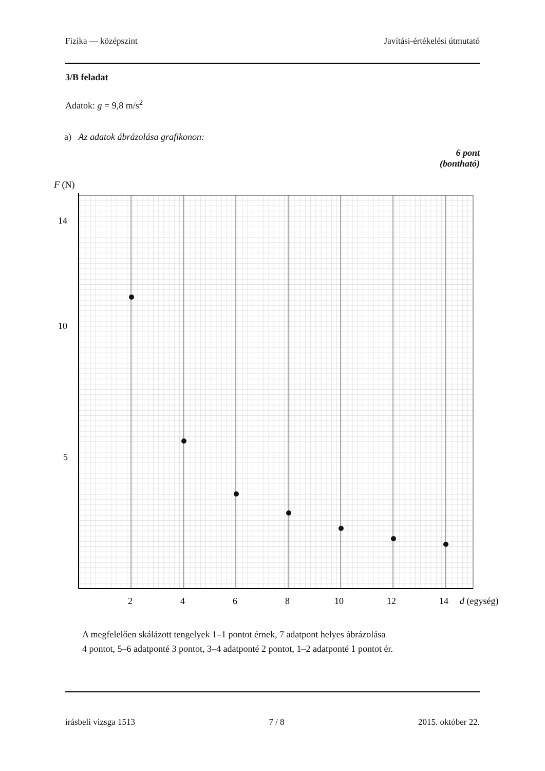Fizika — középszint Javítási-értékelési útmutató
3/B feladat
Adatok: g = 9,8 m/s<sup>2</sup>
a) Az adatok ábrázolása grafikonon:
6 pont
(bontható)
F (N)
14
10
5
2
4
6
8
10
12
14
d (egység)
A megfelelően skálázott tengelyek 1–1 pontot érnek, 7 adatpont helyes ábrázolása
4 pontot, 5–6 adatponté 3 pontot, 3–4 adatponté 2 pontot, 1–2 adatponté 1 pontot ér.
írásbeli vizsga 1513 7 / 8 2015. október 22.